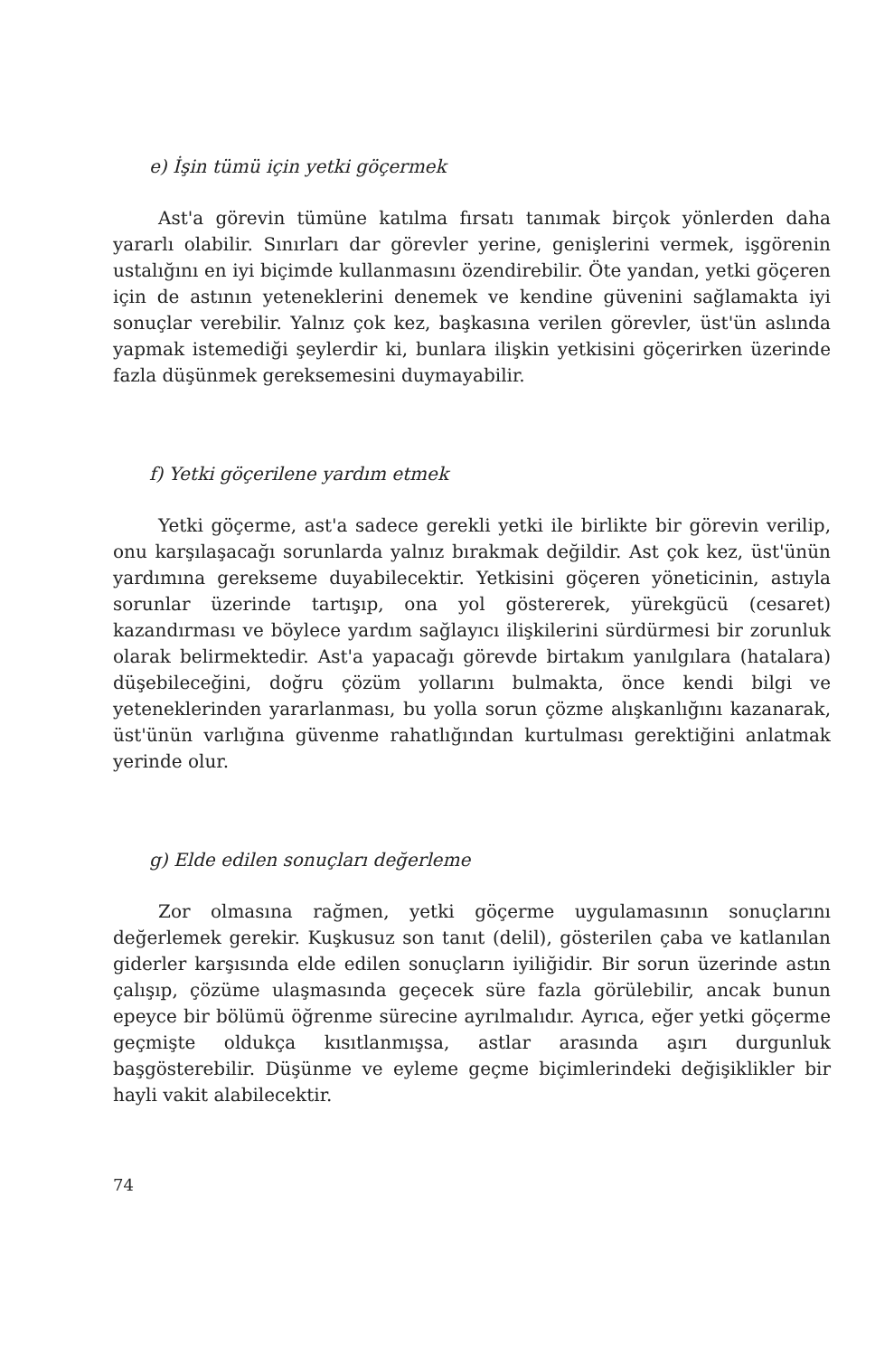e) İşin tümü için yetki göçermek
Ast'a görevin tümüne katılma fırsatı tanımak birçok yönlerden daha yararlı olabilir. Sınırları dar görevler yerine, genişlerini vermek, işgörenin ustalığını en iyi biçimde kullanmasını özendirebilir. Öte yandan, yetki göçeren için de astının yeteneklerini denemek ve kendine güvenini sağlamakta iyi sonuçlar verebilir. Yalnız çok kez, başkasına verilen görevler, üst'ün aslında yapmak istemediği şeylerdir ki, bunlara ilişkin yetkisini göçerirken üzerinde fazla düşünmek gereksemesini duymayabilir.
f) Yetki göçerilene yardım etmek
Yetki göçerme, ast'a sadece gerekli yetki ile birlikte bir görevin verilip, onu karşılaşacağı sorunlarda yalnız bırakmak değildir. Ast çok kez, üst'ünün yardımına gerekseme duyabilecektir. Yetkisini göçeren yöneticinin, astıyla sorunlar üzerinde tartışıp, ona yol göstererek, yürekgücü (cesaret) kazandırması ve böylece yardım sağlayıcı ilişkilerini sürdürmesi bir zorunluk olarak belirmektedir. Ast'a yapacağı görevde birtakım yanılgılara (hatalara) düşebileceğini, doğru çözüm yollarını bulmakta, önce kendi bilgi ve yeteneklerinden yararlanması, bu yolla sorun çözme alışkanlığını kazanarak, üst'ünün varlığına güvenme rahatlığından kurtulması gerektiğini anlatmak yerinde olur.
g) Elde edilen sonuçları değerleme
Zor olmasına rağmen, yetki göçerme uygulamasının sonuçlarını değerlemek gerekir. Kuşkusuz son tanıt (delil), gösterilen çaba ve katlanılan giderler karşısında elde edilen sonuçların iyiliğidir. Bir sorun üzerinde astın çalışıp, çözüme ulaşmasında geçecek süre fazla görülebilir, ancak bunun epeyce bir bölümü öğrenme sürecine ayrılmalıdır. Ayrıca, eğer yetki göçerme geçmişte oldukça kısıtlanmışsa, astlar arasında aşırı durgunluk başgösterebilir. Düşünme ve eyleme geçme biçimlerindeki değişiklikler bir hayli vakit alabilecektir.
74